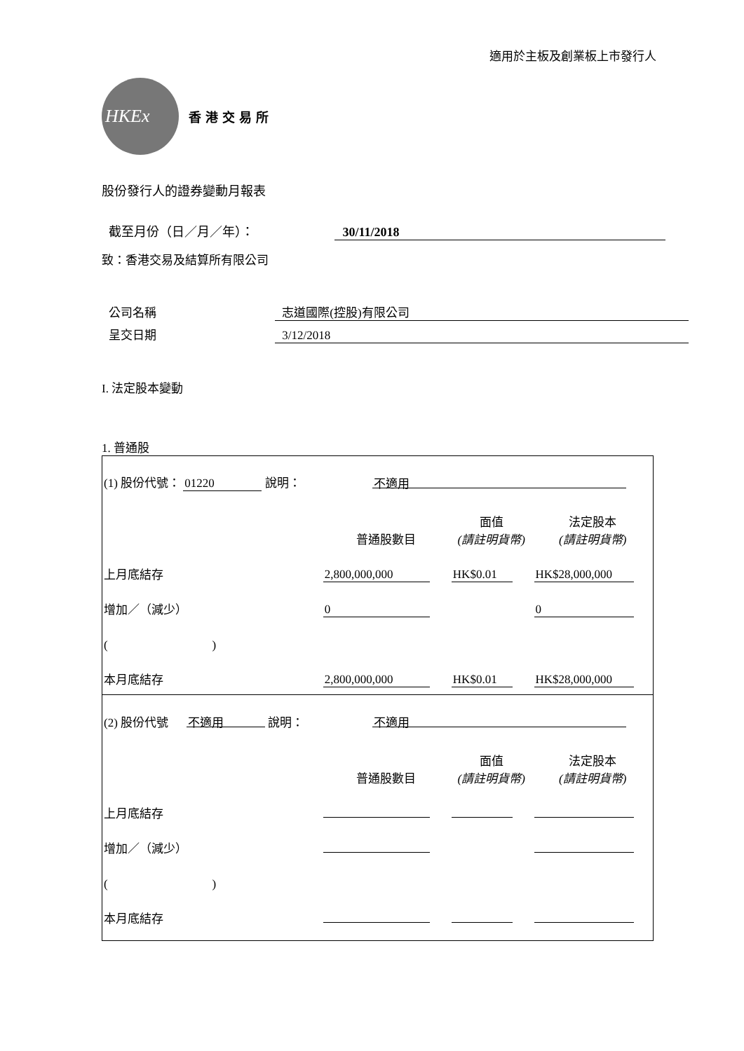適用於主板及創業板上市發行人
HKEx
香港交易所
股份發行人的證券變動月報表
截至月份（日／月／年）： 30/11/2018
致：香港交易及結算所有限公司
公司名稱 志道國際(控股)有限公司
呈交日期 3/12/2018
I. 法定股本變動
1. 普通股
| (1) 股份代號： 01220 說明： | | 不適用 | | |
| | | 普通股數目 | 面值 (請註明貨幣) | 法定股本 (請註明貨幣) |
| 上月底結存 | | 2,800,000,000 | HK$0.01 | HK$28,000,000 |
| 增加／（減少） | | 0 | | 0 |
| ( ) | | | | |
| 本月底結存 | | 2,800,000,000 | HK$0.01 | HK$28,000,000 |
| (2) 股份代號 不適用 說明： | | 不適用 | | |
| | | 普通股數目 | 面值 (請註明貨幣) | 法定股本 (請註明貨幣) |
| 上月底結存 | | | | |
| 增加／（減少） | | | | |
| ( ) | | | | |
| 本月底結存 | | | | |